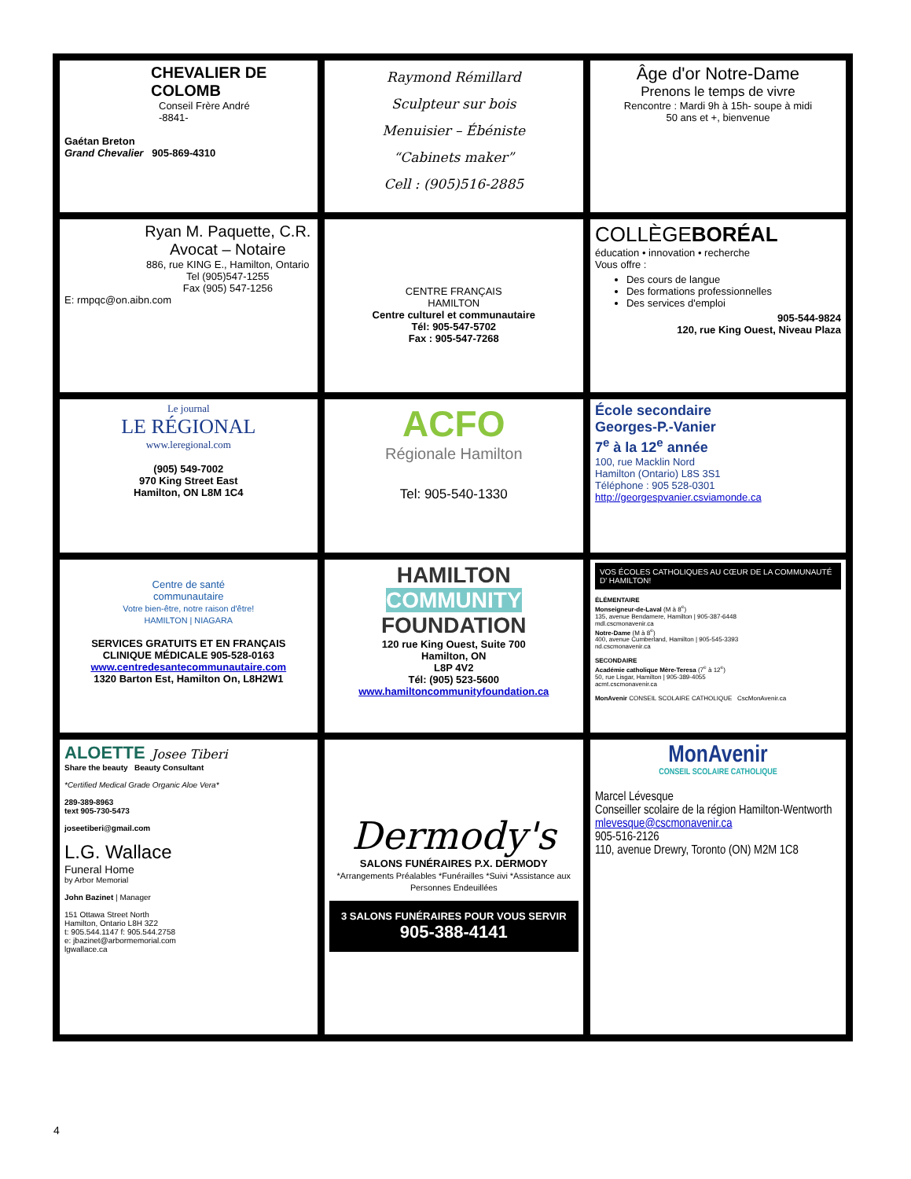| CHEVALIER DE COLOMB Conseil Frère André -8841- Gaétan Breton Grand Chevalier 905-869-4310 | Raymond Rémillard Sculpteur sur bois Menuisier – Ébéniste “Cabinets maker” Cell : (905)516-2885 | Âge d'or Notre-Dame Prenons le temps de vivre Rencontre : Mardi 9h à 15h- soupe à midi 50 ans et +, bienvenue |
| Ryan M. Paquette, C.R. Avocat – Notaire 886, rue KING E., Hamilton, Ontario Tel (905)547-1255 Fax (905) 547-1256 E: rmpqc@on.aibn.com | CENTRE FRANÇAIS HAMILTON Centre culturel et communautaire Tél: 905-547-5702 Fax : 905-547-7268 | COLLÈGE BORÉAL éducation • innovation • recherche Vous offre : Des cours de langue Des formations professionnelles Des services d'emploi 905-544-9824 120, rue King Ouest, Niveau Plaza |
| Le journal LE RÉGIONAL www.leregional.com (905) 549-7002 970 King Street East Hamilton, ON L8M 1C4 | ACFO Régionale Hamilton Tel: 905-540-1330 | École secondaire Georges-P.-Vanier 7<sup>e</sup> à la 12<sup>e</sup> année 100, rue Macklin Nord Hamilton (Ontario) L8S 3S1 Téléphone : 905 528-0301 http://georgespvanier.csviamonde.ca |
| Centre de santé communautaire Votre bien-être, notre raison d'être! HAMILTON / NIAGARA SERVICES GRATUITS ET EN FRANÇAIS CLINIQUE MÉDICALE 905-528-0163 www.centredesantecommunautaire.com 1320 Barton Est, Hamilton On, L8H2W1 | HAMILTON COMMUNITY FOUNDATION 120 rue King Ouest, Suite 700 Hamilton, ON L8P 4V2 Tél: (905) 523-5600 www.hamiltoncommunityfoundation.ca | VOS ÉCOLES CATHOLIQUES AU CŒUR DE LA COMMUNAUTÉ D' HAMILTON! ÉLÉMENTAIRE Monseigneur-de-Laval (M à 8<sup>e</sup>) 135, avenue Bendamere, Hamilton / 905-387-6448 mdl.cscmonavenir.ca Notre-Dame (M à 8<sup>e</sup>) 400, avenue Cumberland, Hamilton / 905-545-3393 nd.cscmonavenir.ca SECONDAIRE Académie catholique Mère-Teresa (7<sup>e</sup> à 12<sup>e</sup>) 50, rue Lisgar, Hamilton / 905-389-4055 acmt.cscmonavenir.ca MonAvenir CONSEIL SCOLAIRE CATHOLIQUE CscMonAvenir.ca |
| ALOETTE Josee Tiberi Share the beauty Beauty Consultant *Certified Medical Grade Organic Aloe Vera* 289-389-8963 text 905-730-5473 joseetiberi@gmail.com L.G. Wallace Funeral Home by Arbor Memorial John Bazinet / Manager 151 Ottawa Street North Hamilton, Ontario L8H 3Z2 t: 905.544.1147 f: 905.544.2758 e: jbazinet@arbormemorial.com lgwallace.ca | Dermody's SALONS FUNÉRAIRES P.X. DERMODY *Arrangements Préalables *Funérailles *Suivi *Assistance aux Personnes Endeuillées 3 SALONS FUNÉRAIRES POUR VOUS SERVIR 905-388-4141 | MonAvenir CONSEIL SCOLAIRE CATHOLIQUE Marcel Lévesque Conseiller scolaire de la région Hamilton-Wentworth mlevesque@cscmonavenir.ca 905-516-2126 110, avenue Drewry, Toronto (ON) M2M 1C8 |
4